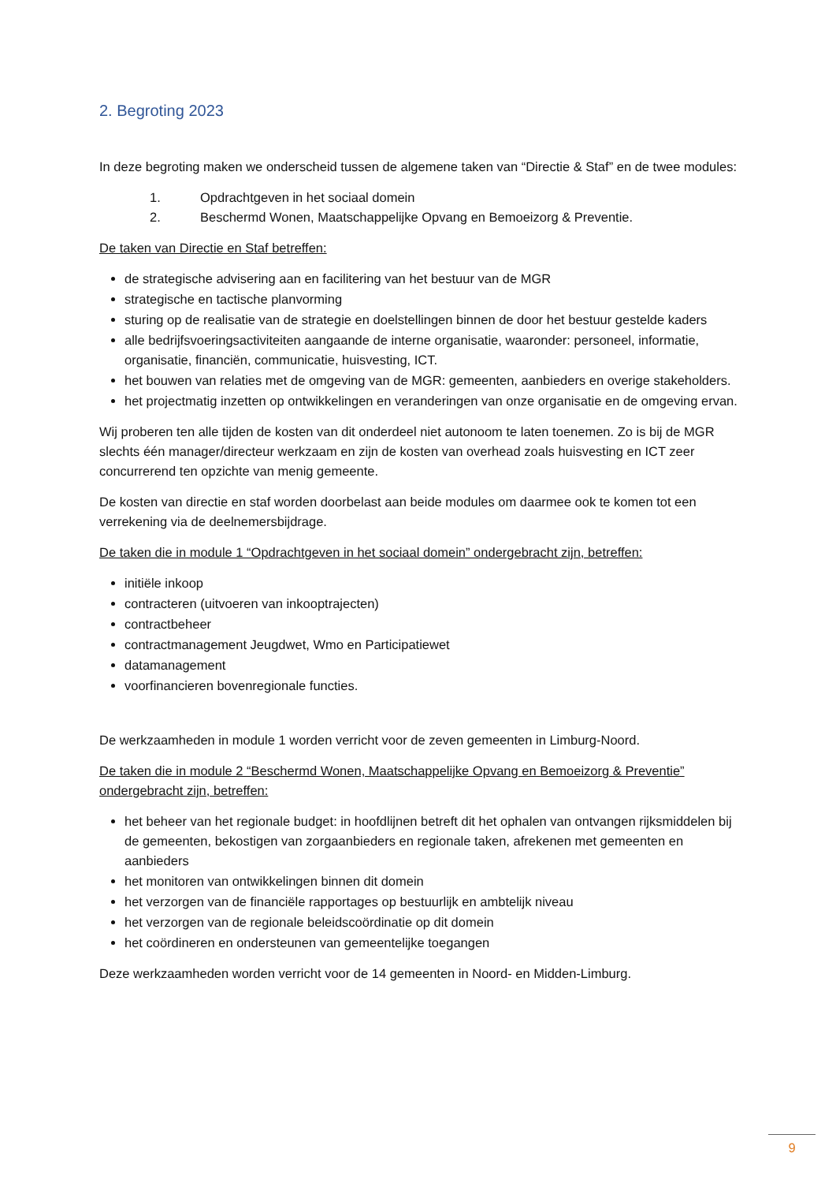2. Begroting 2023
In deze begroting maken we onderscheid tussen de algemene taken van “Directie & Staf” en de twee modules:
1. Opdrachtgeven in het sociaal domein
2. Beschermd Wonen, Maatschappelijke Opvang en Bemoeizorg & Preventie.
De taken van Directie en Staf betreffen:
de strategische advisering aan en facilitering van het bestuur van de MGR
strategische en tactische planvorming
sturing op de realisatie van de strategie en doelstellingen binnen de door het bestuur gestelde kaders
alle bedrijfsvoeringsactiviteiten aangaande de interne organisatie, waaronder: personeel, informatie, organisatie, financiën, communicatie, huisvesting, ICT.
het bouwen van relaties met de omgeving van de MGR: gemeenten, aanbieders en overige stakeholders.
het projectmatig inzetten op ontwikkelingen en veranderingen van onze organisatie en de omgeving ervan.
Wij proberen ten alle tijden de kosten van dit onderdeel niet autonoom te laten toenemen. Zo is bij de MGR slechts één manager/directeur werkzaam en zijn de kosten van overhead zoals huisvesting en ICT zeer concurrerend ten opzichte van menig gemeente.
De kosten van directie en staf worden doorbelast aan beide modules om daarmee ook te komen tot een verrekening via de deelnemersbijdrage.
De taken die in module 1 “Opdrachtgeven in het sociaal domein” ondergebracht zijn, betreffen:
initiële inkoop
contracteren (uitvoeren van inkooptrajecten)
contractbeheer
contractmanagement Jeugdwet, Wmo en Participatiewet
datamanagement
voorfinancieren bovenregionale functies.
De werkzaamheden in module 1 worden verricht voor de zeven gemeenten in Limburg-Noord.
De taken die in module 2 “Beschermd Wonen, Maatschappelijke Opvang en Bemoeizorg & Preventie” ondergebracht zijn, betreffen:
het beheer van het regionale budget: in hoofdlijnen betreft dit het ophalen van ontvangen rijksmiddelen bij de gemeenten, bekostigen van zorgaanbieders en regionale taken, afrekenen met gemeenten en aanbieders
het monitoren van ontwikkelingen binnen dit domein
het verzorgen van de financiële rapportages op bestuurlijk en ambtelijk niveau
het verzorgen van de regionale beleidscoördinatie op dit domein
het coördineren en ondersteunen van gemeentelijke toegangen
Deze werkzaamheden worden verricht voor de 14 gemeenten in Noord- en Midden-Limburg.
9